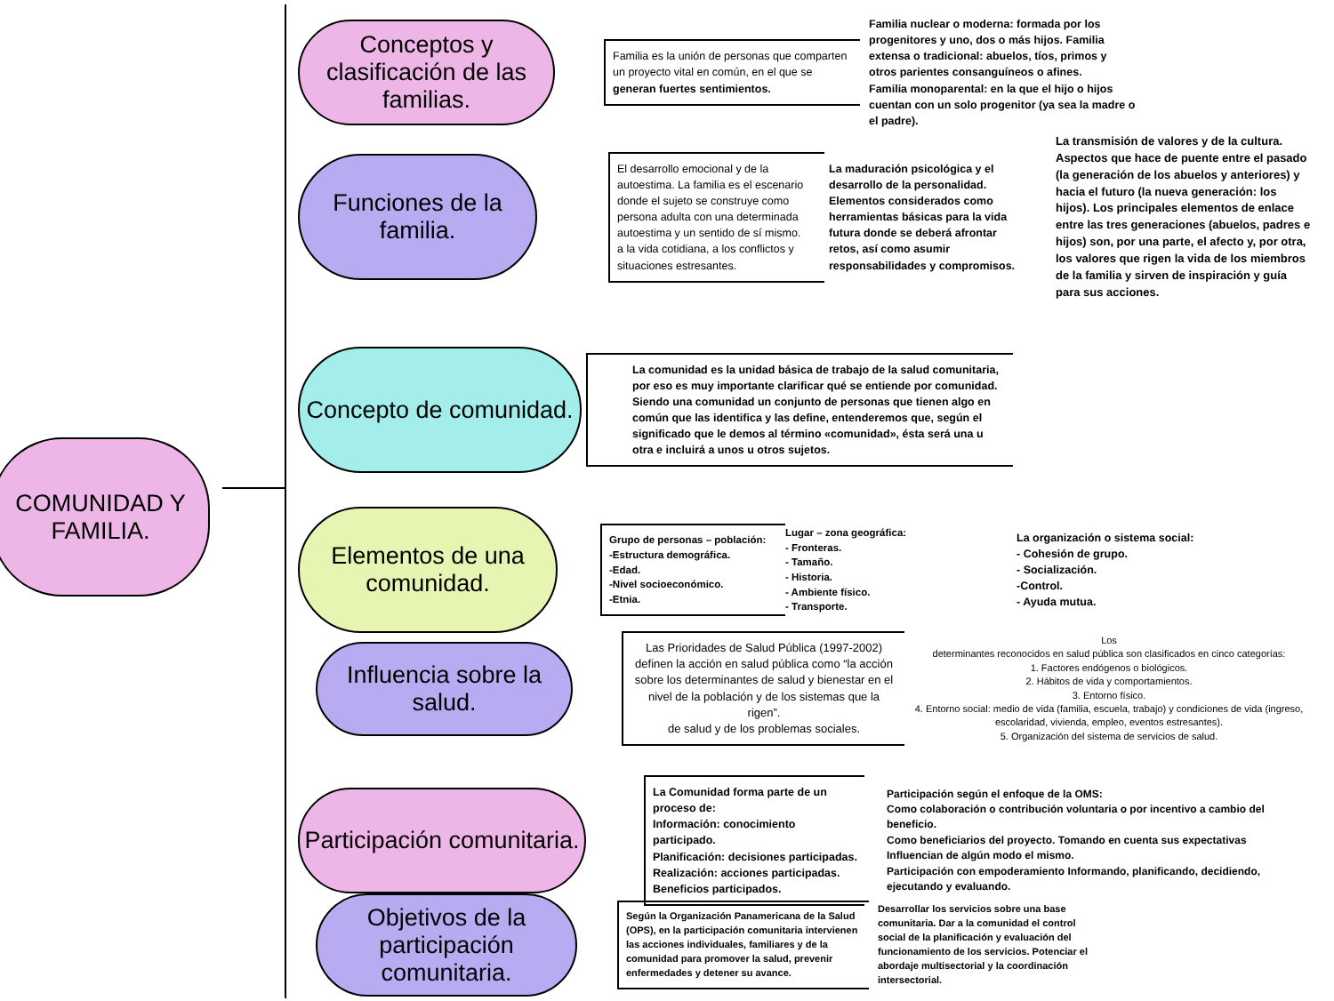COMUNIDAD Y
FAMILIA.
Conceptos y clasificación de las familias.
Familia es la unión de personas que comparten un proyecto vital en común, en el que se
generan fuertes sentimientos.
Familia nuclear o moderna: formada por los progenitores y uno, dos o más hijos. Familia extensa o tradicional: abuelos, tíos, primos y otros parientes consanguíneos o afines.
Familia monoparental: en la que el hijo o hijos cuentan con un solo progenitor (ya sea la madre o el padre).
Funciones de la familia.
El desarrollo emocional y de la autoestima. La familia es el escenario donde el sujeto se construye como persona adulta con una determinada autoestima y un sentido de sí mismo.
a la vida cotidiana, a los conflictos y situaciones estresantes.
La maduración psicológica y el desarrollo de la personalidad. Elementos considerados como herramientas básicas para la vida futura donde se deberá afrontar retos, así como asumir responsabilidades y compromisos.
La transmisión de valores y de la cultura. Aspectos que hace de puente entre el pasado (la generación de los abuelos y anteriores) y hacia el futuro (la nueva generación: los hijos). Los principales elementos de enlace entre las tres generaciones (abuelos, padres e hijos) son, por una parte, el afecto y, por otra, los valores que rigen la vida de los miembros de la familia y sirven de inspiración y guía para sus acciones.
Concepto de comunidad.
La comunidad es la unidad básica de trabajo de la salud comunitaria, por eso es muy importante clarificar qué se entiende por comunidad. Siendo una comunidad un conjunto de personas que tienen algo en común que las identifica y las define, entenderemos que, según el significado que le demos al término «comunidad», ésta será una u otra e incluirá a unos u otros sujetos.
Elementos de una comunidad.
Grupo de personas – población:
-Estructura demográfica.
-Edad.
-Nivel socioeconómico.
-Etnia.
Lugar – zona geográfica:
- Fronteras.
- Tamaño.
- Historia.
- Ambiente físico.
- Transporte.
La organización o sistema social:
- Cohesión de grupo.
- Socialización.
-Control.
- Ayuda mutua.
Influencia sobre la salud.
Las Prioridades de Salud Pública (1997-2002) definen la acción en salud pública como “la acción sobre los determinantes de salud y bienestar en el nivel de la población y de los sistemas que la rigen”.
de salud y de los problemas sociales.
Los
determinantes reconocidos en salud pública son clasificados en cinco categorías:
1. Factores endógenos o biológicos.
2. Hábitos de vida y comportamientos.
3. Entorno físico.
4. Entorno social: medio de vida (familia, escuela, trabajo) y condiciones de vida (ingreso,
escolaridad, vivienda, empleo, eventos estresantes).
5. Organización del sistema de servicios de salud.
Participación comunitaria.
La Comunidad forma parte de un proceso de:
Información: conocimiento participado.
Planificación: decisiones participadas.
Realización: acciones participadas.
Beneficios participados.
Participación según el enfoque de la OMS:
Como colaboración o contribución voluntaria o por incentivo a cambio del beneficio.
Como beneficiarios del proyecto. Tomando en cuenta sus expectativas Influencian de algún modo el mismo.
Participación con empoderamiento Informando, planificando, decidiendo, ejecutando y evaluando.
Objetivos de la participación comunitaria.
Según la Organización Panamericana de la Salud (OPS), en la participación comunitaria intervienen las acciones individuales, familiares y de la comunidad para promover la salud, prevenir enfermedades y detener su avance.
Desarrollar los servicios sobre una base comunitaria. Dar a la comunidad el control social de la planificación y evaluación del funcionamiento de los servicios. Potenciar el abordaje multisectorial y la coordinación intersectorial.